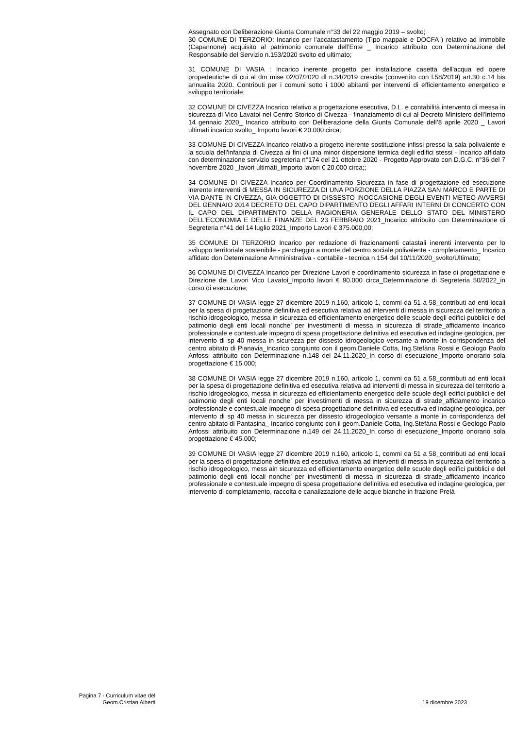Assegnato con Deliberazione Giunta Comunale n°33 del 22 maggio 2019 – svolto;
30 COMUNE DI TERZORIO: Incarico per l’accatastamento (Tipo mappale e DOCFA ) relativo ad immobile (Capannone) acquisito al patrimonio comunale dell’Ente _ Incarico attribuito con Determinazione del Responsabile del Servizio n.153/2020 svolto ed ultimato;
31 COMUNE DI VASIA : Incarico inerente progetto per installazione casetta dell'acqua ed opere propedeutiche di cui al dm mise 02/07/2020 dl n.34/2019 crescita (convertito con l.58/2019) art.30 c.14 bis annualita 2020. Contributi per i comuni sotto i 1000 abitanti per interventi di efficientamento energetico e sviluppo territoriale;
32 COMUNE DI CIVEZZA Incarico relativo a progettazione esecutiva, D.L. e contabilità intervento di messa in sicurezza di Vico Lavatoi nel Centro Storico di Civezza - finanziamento di cui al Decreto Ministero dell'Interno 14 gennaio 2020_ Incarico attribuito con Deliberazione della Giunta Comunale dell’8 aprile 2020 _ Lavori ultimati incarico svolto_ Importo lavori € 20.000 circa;
33 COMUNE DI CIVEZZA Incarico relativo a progetto inerente sostituzione infissi presso la sala polivalente e la scuola dell'infanzia di Civezza ai fini di una minor dispersione termica degli edifici stessi - Incarico affidato con determinazione servizio segreteria n°174 del 21 ottobre 2020 - Progetto Approvato con D.G.C. n°36 del 7 novembre 2020 _lavori ultimati_Importo lavori € 20.000 circa;;
34 COMUNE DI CIVEZZA Incarico per Coordinamento Sicurezza in fase di progettazione ed esecuzione inerente interventi di MESSA IN SICUREZZA DI UNA PORZIONE DELLA PIAZZA SAN MARCO E PARTE DI VIA DANTE IN CIVEZZA, GIA OGGETTO DI DISSESTO INOCCASIONE DEGLI EVENTI METEO AVVERSI DEL GENNAIO 2014 DECRETO DEL CAPO DIPARTIMENTO DEGLI AFFARI INTERNI DI CONCERTO CON IL CAPO DEL DIPARTIMENTO DELLA RAGIONERIA GENERALE DELLO STATO DEL MINISTERO DELL'ECONOMIA E DELLE FINANZE DEL 23 FEBBRAIO 2021_Incarico attribuito con Determinazione di Segreteria n°41 del 14 luglio 2021_Importo Lavori € 375.000,00;
35 COMUNE DI TERZORIO Incarico per redazione di frazionamenti catastali inerenti intervento per lo sviluppo territoriale sostenibile - parcheggio a monte del centro sociale polivalente - completamento_ Incarico affidato don Deteminazione Amministrativa - contabile - tecnica n.154 del 10/11/2020_svolto/Ultimato;
36 COMUNE DI CIVEZZA Incarico per Direzione Lavori e coordinamento sicurezza in fase di progettazione e Direzione dei Lavori Vico Lavatoi_Importo lavori € 90.000 circa_Determinazione di Segreteria 50/2022_in corso di esecuzione;
37 COMUNE DI VASIA legge 27 dicembre 2019 n.160, articolo 1, commi da 51 a 58_contributi ad enti locali per la spesa di progettazione definitiva ed esecutiva relativa ad interventi di messa in sicurezza del territorio a rischio idrogeologico, messa in sicurezza ed efficientamento energetico delle scuole degli edifici pubblici e del patimonio degli enti locali nonche’ per investimenti di messa in sicurezza di strade_affidamento incarico professionale e contestuale impegno di spesa progettazione definitiva ed esecutiva ed indagine geologica, per intervento di sp 40 messa in sicurezza per dissesto idrogeologico versante a monte in corrispondenza del centro abitato di Pianavia_Incarico congiunto con il geom.Daniele Cotta, Ing.Stefàna Rossi e Geologo Paolo Anfossi attribuito con Determinazione n.148 del 24.11.2020_In corso di esecuzione_Importo onorario sola progettazione € 15.000;
38 COMUNE DI VASIA legge 27 dicembre 2019 n.160, articolo 1, commi da 51 a 58_contributi ad enti locali per la spesa di progettazione definitiva ed esecutiva relativa ad interventi di messa in sicurezza del territorio a rischio idrogeologico, messa in sicurezza ed efficientamento energetico delle scuole degli edifici pubblici e del patimonio degli enti locali nonche’ per investimenti di messa in sicurezza di strade_affidamento incarico professionale e contestuale impegno di spesa progettazione definitiva ed esecutiva ed indagine geologica, per intervento di sp 40 messa in sicurezza per dissesto idrogeologico versante a monte in corrispondenza del centro abitato di Pantasina_ Incarico congiunto con il geom.Daniele Cotta, Ing.Stefàna Rossi e Geologo Paolo Anfossi attribuito con Determinazione n.149 del 24.11.2020_In corso di esecuzione_Importo onorario sola progettazione € 45.000;
39 COMUNE DI VASIA legge 27 dicembre 2019 n.160, articolo 1, commi da 51 a 58_contributi ad enti locali per la spesa di progettazione definitiva ed esecutiva relativa ad interventi di messa in sicurezza del territorio a rischio idrogeologico, mess ain sicurezza ed efficientamento energetico delle scuole degli edifici pubblici e del patimonio degli enti locali nonche’ per investimenti di messa in sicurezza di strade_affidamento incarico professionale e contestuale impegno di spesa progettazione definitiva ed esecutiva ed indagine geologica, per intervento di completamento, raccolta e canalizzazione delle acque bianche in frazione Prelà
Pagina 7 - Curriculum vitae del
Geom.Cristian Alberti
19 dicembre 2023